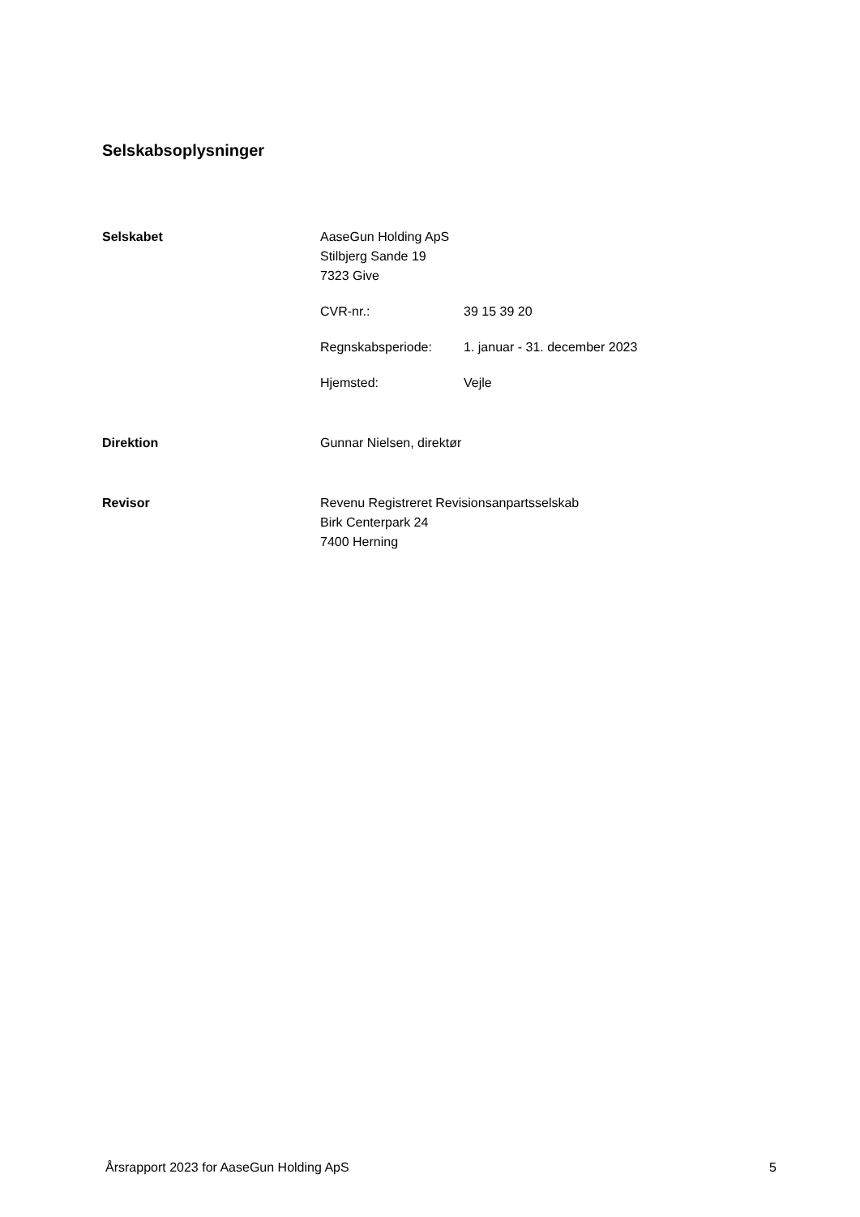Selskabsoplysninger
Selskabet AaseGun Holding ApS
Stilbjerg Sande 19
7323 Give
CVR-nr.: 39 15 39 20
Regnskabsperiode: 1. januar - 31. december 2023
Hjemsted: Vejle
Direktion Gunnar Nielsen, direktør
Revisor Revenu Registreret Revisionsanpartsselskab
Birk Centerpark 24
7400 Herning
Årsrapport 2023 for AaseGun Holding ApS 5